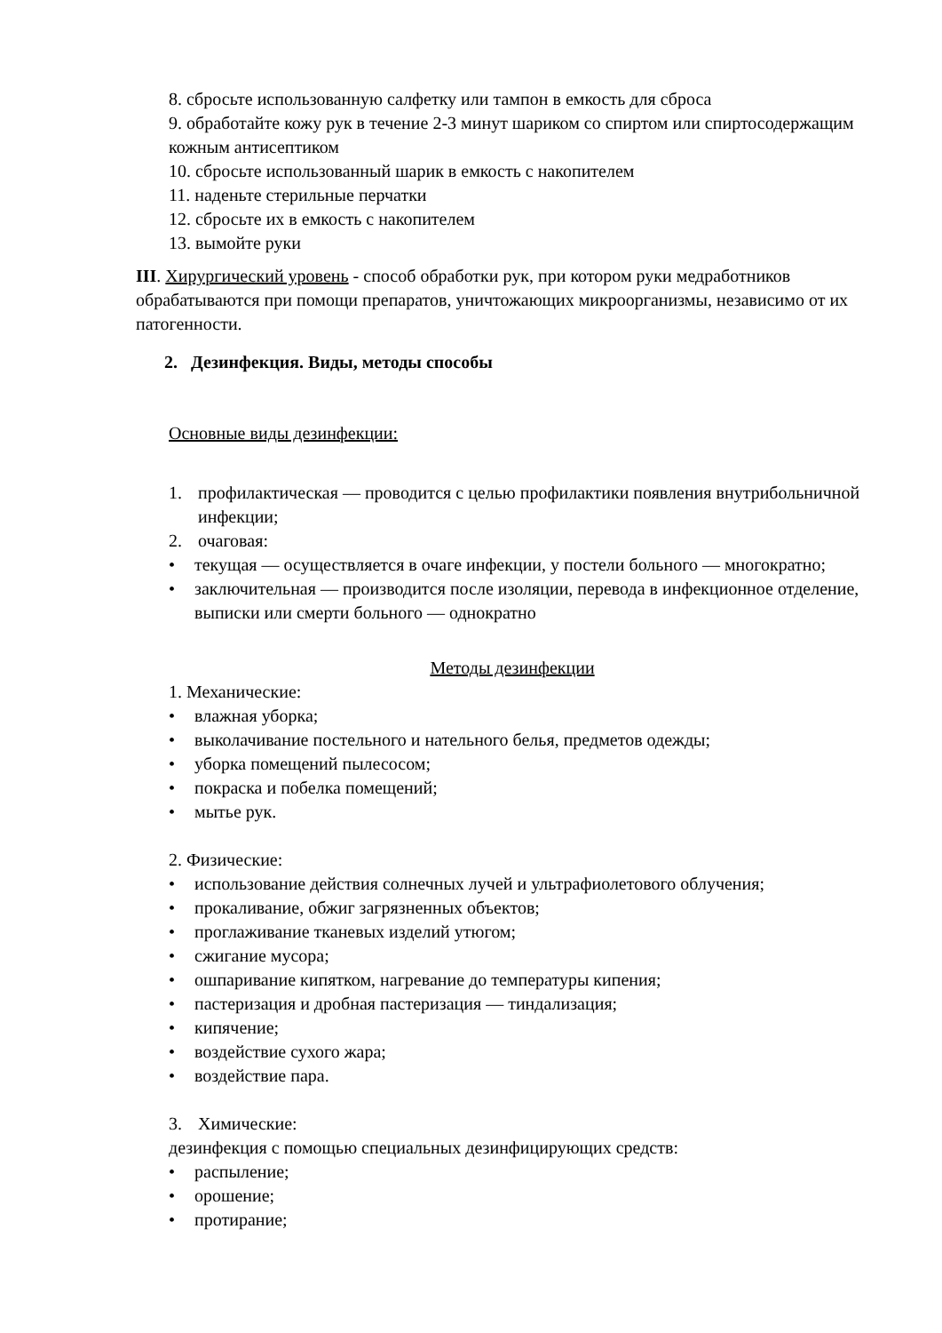8. сбросьте использованную салфетку или тампон в емкость для сброса
9. обработайте кожу рук в течение 2-3 минут шариком со спиртом или спиртосодержащим кожным антисептиком
10. сбросьте использованный шарик в емкость с накопителем
11. наденьте стерильные перчатки
12. сбросьте их в емкость с накопителем
13. вымойте руки
III. Хирургический уровень - способ обработки рук, при котором руки медработников обрабатываются при помощи препаратов, уничтожающих микроорганизмы, независимо от их патогенности.
2. Дезинфекция. Виды, методы способы
Основные виды дезинфекции:
1. профилактическая — проводится с целью профилактики появления внутрибольничной инфекции;
2. очаговая:
• текущая — осуществляется в очаге инфекции, у постели больного — многократно;
• заключительная — производится после изоляции, перевода в инфекционное отделение, выписки или смерти больного — однократно
Методы дезинфекции
1. Механические:
• влажная уборка;
• выколачивание постельного и нательного белья, предметов одежды;
• уборка помещений пылесосом;
• покраска и побелка помещений;
• мытье рук.
2. Физические:
• использование действия солнечных лучей и ультрафиолетового облучения;
• прокаливание, обжиг загрязненных объектов;
• проглаживание тканевых изделий утюгом;
• сжигание мусора;
• ошпаривание кипятком, нагревание до температуры кипения;
• пастеризация и дробная пастеризация — тиндализация;
• кипячение;
• воздействие сухого жара;
• воздействие пара.
3. Химические:
дезинфекция с помощью специальных дезинфицирующих средств:
• распыление;
• орошение;
• протирание;